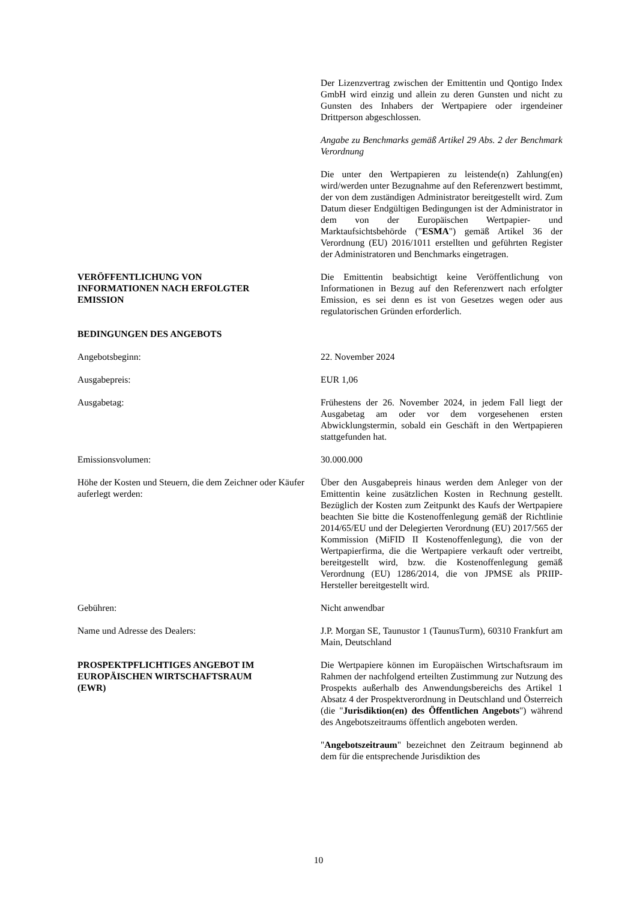Der Lizenzvertrag zwischen der Emittentin und Qontigo Index GmbH wird einzig und allein zu deren Gunsten und nicht zu Gunsten des Inhabers der Wertpapiere oder irgendeiner Drittperson abgeschlossen.
Angabe zu Benchmarks gemäß Artikel 29 Abs. 2 der Benchmark Verordnung
Die unter den Wertpapieren zu leistende(n) Zahlung(en) wird/werden unter Bezugnahme auf den Referenzwert bestimmt, der von dem zuständigen Administrator bereitgestellt wird. Zum Datum dieser Endgültigen Bedingungen ist der Administrator in dem von der Europäischen Wertpapier- und Marktaufsichtsbehörde ("ESMA") gemäß Artikel 36 der Verordnung (EU) 2016/1011 erstellten und geführten Register der Administratoren und Benchmarks eingetragen.
VERÖFFENTLICHUNG VON
INFORMATIONEN NACH ERFOLGTER
EMISSION
Die Emittentin beabsichtigt keine Veröffentlichung von Informationen in Bezug auf den Referenzwert nach erfolgter Emission, es sei denn es ist von Gesetzes wegen oder aus regulatorischen Gründen erforderlich.
BEDINGUNGEN DES ANGEBOTS
Angebotsbeginn: 22. November 2024
Ausgabepreis: EUR 1,06
Ausgabetag: Frühestens der 26. November 2024, in jedem Fall liegt der Ausgabetag am oder vor dem vorgesehenen ersten Abwicklungstermin, sobald ein Geschäft in den Wertpapieren stattgefunden hat.
Emissionsvolumen: 30.000.000
Höhe der Kosten und Steuern, die dem Zeichner oder Käufer auferlegt werden:
Über den Ausgabepreis hinaus werden dem Anleger von der Emittentin keine zusätzlichen Kosten in Rechnung gestellt. Bezüglich der Kosten zum Zeitpunkt des Kaufs der Wertpapiere beachten Sie bitte die Kostenoffenlegung gemäß der Richtlinie 2014/65/EU und der Delegierten Verordnung (EU) 2017/565 der Kommission (MiFID II Kostenoffenlegung), die von der Wertpapierfirma, die die Wertpapiere verkauft oder vertreibt, bereitgestellt wird, bzw. die Kostenoffenlegung gemäß Verordnung (EU) 1286/2014, die von JPMSE als PRIIP-Hersteller bereitgestellt wird.
Gebühren: Nicht anwendbar
Name und Adresse des Dealers: J.P. Morgan SE, Taunustor 1 (TaunusTurm), 60310 Frankfurt am Main, Deutschland
PROSPEKTPFLICHTIGES ANGEBOT IM
EUROPÄISCHEN WIRTSCHAFTSRAUM
(EWR)
Die Wertpapiere können im Europäischen Wirtschaftsraum im Rahmen der nachfolgend erteilten Zustimmung zur Nutzung des Prospekts außerhalb des Anwendungsbereichs des Artikel 1 Absatz 4 der Prospektverordnung in Deutschland und Österreich (die "Jurisdiktion(en) des Öffentlichen Angebots") während des Angebotszeitraums öffentlich angeboten werden.
"Angebotszeitraum" bezeichnet den Zeitraum beginnend ab dem für die entsprechende Jurisdiktion des
10